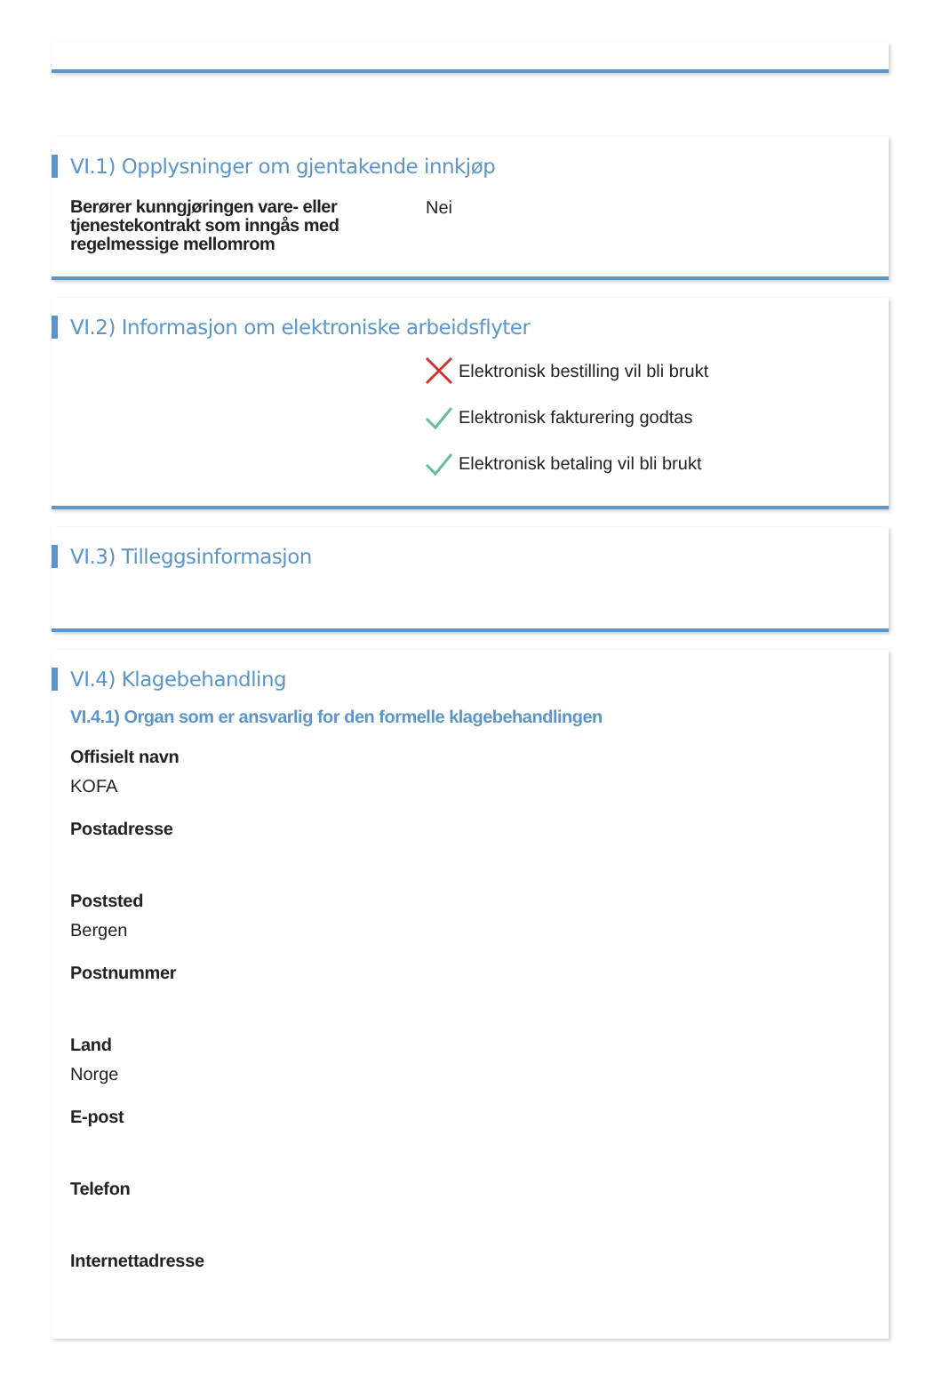VI.1) Opplysninger om gjentakende innkjøp
Berører kunngjøringen vare- eller tjenestekontrakt som inngås med regelmessige mellomrom
Nei
VI.2) Informasjon om elektroniske arbeidsflyter
Elektronisk bestilling vil bli brukt
Elektronisk fakturering godtas
Elektronisk betaling vil bli brukt
VI.3) Tilleggsinformasjon
VI.4) Klagebehandling
VI.4.1) Organ som er ansvarlig for den formelle klagebehandlingen
Offisielt navn
KOFA
Postadresse
Poststed
Bergen
Postnummer
Land
Norge
E-post
Telefon
Internettadresse